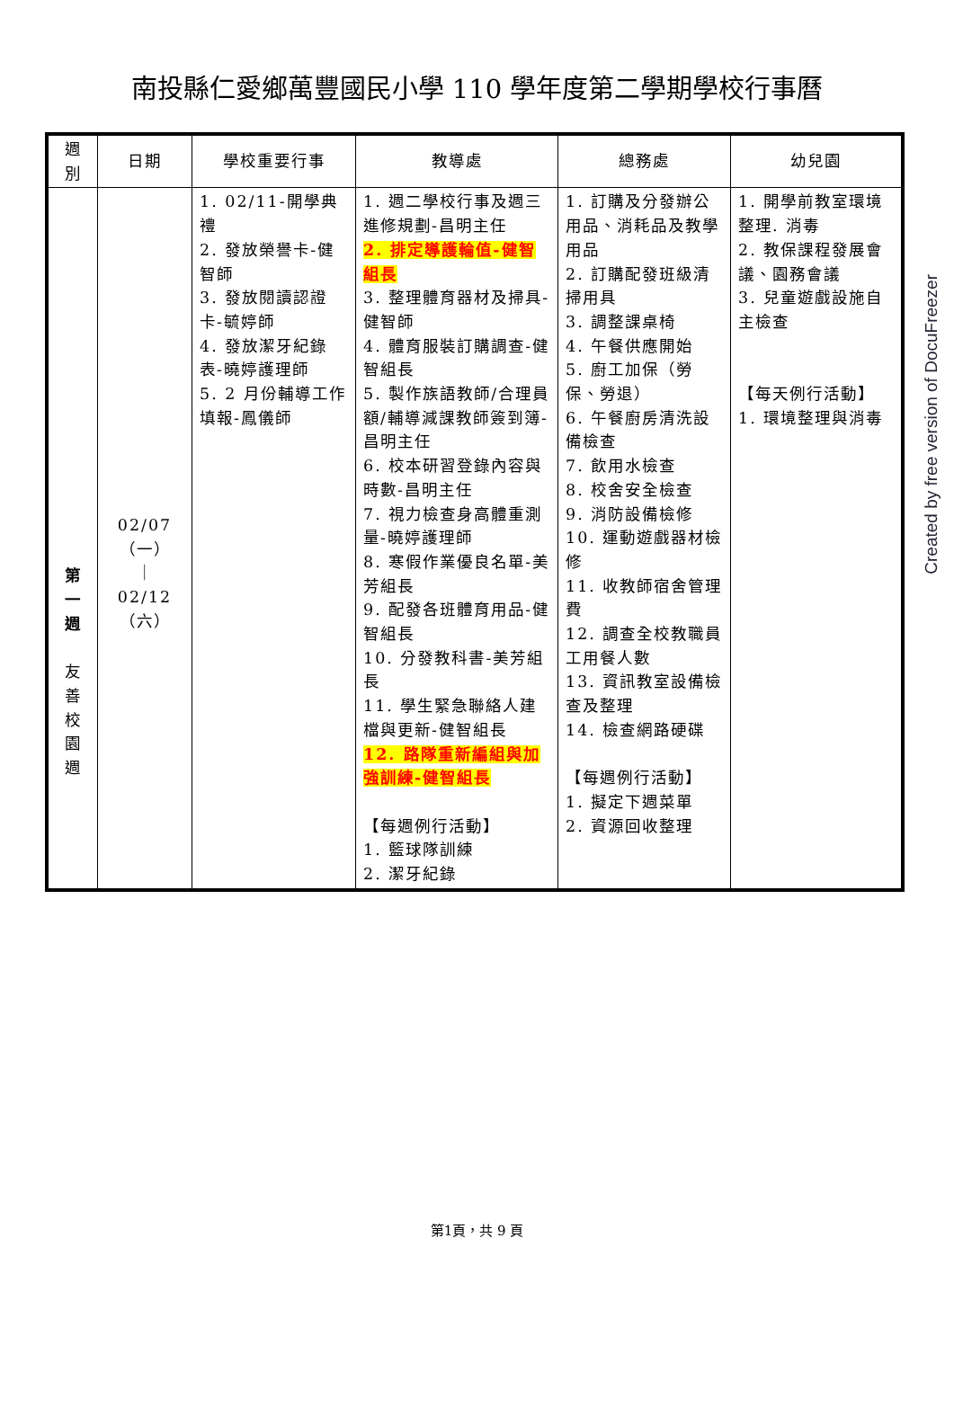南投縣仁愛鄉萬豐國民小學 110 學年度第二學期學校行事曆
| 週 別 | 日期 | 學校重要行事 | 教導處 | 總務處 | 幼兒園 |
| --- | --- | --- | --- | --- | --- |
| 第 一 週 友 善 校 園 週 | 02/07 （一） ｜ 02/12 （六） | 1. 02/11-開學典禮 2. 發放榮譽卡-健智師 3. 發放閱讀認證卡-毓婷師 4. 發放潔牙紀錄表-曉婷護理師 5. 2 月份輔導工作 填報-鳳儀師 | 1. 週二學校行事及週三進修規劃-昌明主任 2. 排定導護輪值-健智組長 3. 整理體育器材及掃具-健智師 4. 體育服裝訂購調查-健智組長 5. 製作族語教師/合理員額/輔導減課教師簽到簿-昌明主任 6. 校本研習登錄內容與時數-昌明主任 7. 視力檢查身高體重測量-曉婷護理師 8. 寒假作業優良名單-美芳組長 9. 配發各班體育用品-健智組長 10. 分發教科書-美芳組長 11. 學生緊急聯絡人建檔與更新-健智組長 12. 路隊重新編組與加強訓練-健智組長 【每週例行活動】 1. 籃球隊訓練 2. 潔牙紀錄 | 1. 訂購及分發辦公用品、消耗品及教學用品 2. 訂購配發班級清掃用具 3. 調整課桌椅 4. 午餐供應開始 5. 廚工加保（勞保、勞退） 6. 午餐廚房清洗設備檢查 7. 飲用水檢查 8. 校舍安全檢查 9. 消防設備檢修 10. 運動遊戲器材檢修 11. 收教師宿舍管理費 12. 調查全校教職員工用餐人數 13. 資訊教室設備檢查及整理 14. 檢查網路硬碟 【每週例行活動】 1. 擬定下週菜單 2. 資源回收整理 | 1. 開學前教室環境整理. 消毒 2. 教保課程發展會議、園務會議 3. 兒童遊戲設施自主檢查 【每天例行活動】 1. 環境整理與消毒 |
Created by free version of DocuFreezer
第1頁，共 9 頁